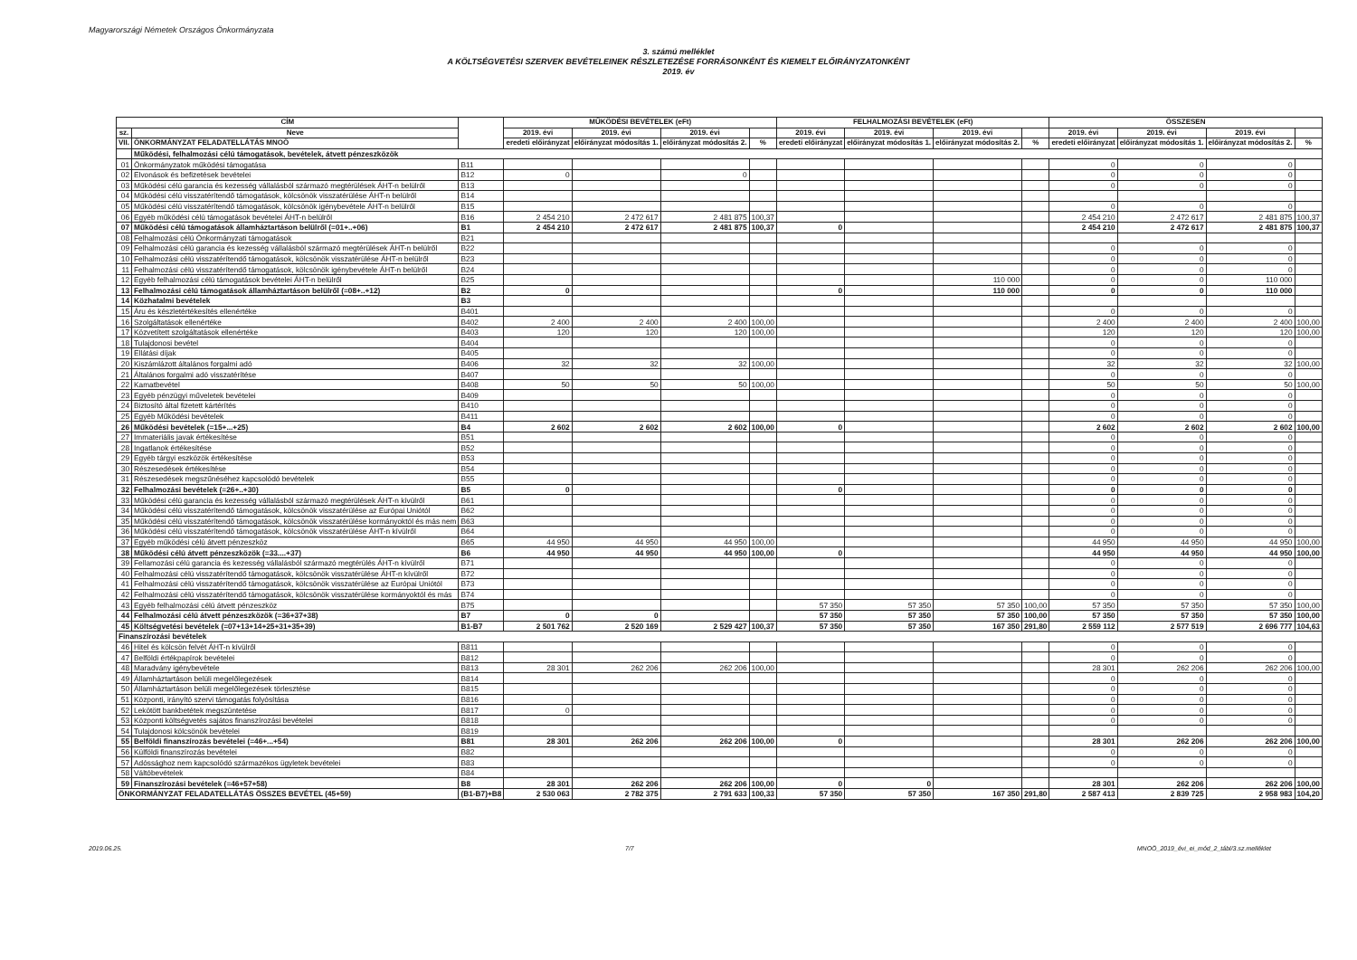Magyarországi Németek Országos Önkormányzata
3. számú melléklet
A KÖLTSÉGVETÉSI SZERVEK BEVÉTELEINEK RÉSZLETEZÉSE FORRÁSONKÉNT ÉS KIEMELT ELŐIRÁNYZATONKÉNT
2019. év
| CÍM | | | MŰKÖDÉSI BEVÉTELEK (eFt) | | | | FELHALMOZÁSI BEVÉTELEK (eFt) | | | | ÖSSZESEN | | | |
| --- | --- | --- | --- | --- | --- | --- | --- | --- | --- | --- | --- | --- | --- | --- |
| sz. | Neve | | 2019. évi | 2019. évi | 2019. évi | | 2019. évi | 2019. évi | 2019. évi | | 2019. évi | 2019. évi | 2019. évi | |
| VII. | ÖNKORMÁNYZAT FELADATELLÁTÁS MNOÖ | | eredeti előirányzat | előirányzat módosítás 1. | előirányzat módosítás 2. | % | eredeti előirányzat | előirányzat módosítás 1. | előirányzat módosítás 2. | % | eredeti előirányzat | előirányzat módosítás 1. | előirányzat módosítás 2. | % |
| | Működési, felhalmozási célú támogatások, bevételek, átvett pénzeszközök | | | | | | | | | | | | | |
| 01 | Önkormányzatok működési támogatása | B11 | | | | | | | | | 0 | 0 | 0 | |
| 02 | Elvonások és befizetések bevételei | B12 | 0 | | 0 | | | | | | 0 | 0 | 0 | |
| 03 | Működési célú garancia és kezesség vállalásból származó megtérülések ÁHT-n belülről | B13 | | | | | | | | | 0 | 0 | 0 | |
| 04 | Működési célú visszatérítendő támogatások, kölcsönök visszatérülése ÁHT-n belülről | B14 | | | | | | | | | | | | |
| 05 | Működési célú visszatérítendő támogatások, kölcsönök igénybevétele ÁHT-n belülről | B15 | | | | | | | | | 0 | 0 | 0 | |
| 06 | Egyéb működési célú támogatások bevételei ÁHT-n belülről | B16 | 2 454 210 | 2 472 617 | 2 481 875 | 100,37 | | | | | 2 454 210 | 2 472 617 | 2 481 875 | 100,37 |
| 07 | Működési célú támogatások államháztartáson belülről (=01+..+06) | B1 | 2 454 210 | 2 472 617 | 2 481 875 | 100,37 | 0 | | | | 2 454 210 | 2 472 617 | 2 481 875 | 100,37 |
| 08 | Felhalmozási célú Önkormányzati támogatások | B21 | | | | | | | | | | | | |
| 09 | Felhalmozási célú garancia és kezesség vállalásból származó megtérülések ÁHT-n belülről | B22 | | | | | | | | | 0 | 0 | 0 | |
| 10 | Felhalmozási célú visszatérítendő támogatások, kölcsönök visszatérülése ÁHT-n belülről | B23 | | | | | | | | | 0 | 0 | 0 | |
| 11 | Felhalmozási célú visszatérítendő támogatások, kölcsönök igénybevétele ÁHT-n belülről | B24 | | | | | | | | | 0 | 0 | 0 | |
| 12 | Egyéb felhalmozási célú támogatások bevételei ÁHT-n belülről | B25 | | | | | | | 110 000 | | 0 | 0 | 110 000 | |
| 13 | Felhalmozási célú támogatások államháztartáson belülről (=08+..+12) | B2 | 0 | | | | 0 | | 110 000 | | 0 | 0 | 110 000 | |
| 14 | Közhatalmi bevételek | B3 | | | | | | | | | | | | |
| 15 | Áru és készletértékesítés ellenértéke | B401 | | | | | | | | | 0 | 0 | 0 | |
| 16 | Szolgáltatások ellenértéke | B402 | 2 400 | 2 400 | 2 400 | 100,00 | | | | | 2 400 | 2 400 | 2 400 | 100,00 |
| 17 | Közvetített szolgáltatások ellenértéke | B403 | 120 | 120 | 120 | 100,00 | | | | | 120 | 120 | 120 | 100,00 |
| 18 | Tulajdonosi bevétel | B404 | | | | | | | | | 0 | 0 | 0 | |
| 19 | Ellátási díjak | B405 | | | | | | | | | 0 | 0 | 0 | |
| 20 | Kiszámlázott általános forgalmi adó | B406 | 32 | 32 | 32 | 100,00 | | | | | 32 | 32 | 32 | 100,00 |
| 21 | Általános forgalmi adó visszatérítése | B407 | | | | | | | | | 0 | 0 | 0 | |
| 22 | Kamatbevétel | B408 | 50 | 50 | 50 | 100,00 | | | | | 50 | 50 | 50 | 100,00 |
| 23 | Egyéb pénzügyi műveletek bevételei | B409 | | | | | | | | | 0 | 0 | 0 | |
| 24 | Biztosító által fizetett kártérítés | B410 | | | | | | | | | 0 | 0 | 0 | |
| 25 | Egyéb Működési bevételek | B411 | | | | | | | | | 0 | 0 | 0 | |
| 26 | Működési bevételek (=15+...+25) | B4 | 2 602 | 2 602 | 2 602 | 100,00 | 0 | | | | 2 602 | 2 602 | 2 602 | 100,00 |
| 27 | Immateriális javak értékesítése | B51 | | | | | | | | | 0 | 0 | 0 | |
| 28 | Ingatlanok értékesítése | B52 | | | | | | | | | 0 | 0 | 0 | |
| 29 | Egyéb tárgyi eszközök értékesítése | B53 | | | | | | | | | 0 | 0 | 0 | |
| 30 | Részesedések értékesítése | B54 | | | | | | | | | 0 | 0 | 0 | |
| 31 | Részesedések megszűnéséhez kapcsolódó bevételek | B55 | | | | | | | | | 0 | 0 | 0 | |
| 32 | Felhalmozási bevételek (=26+..+30) | B5 | 0 | | | | 0 | | | | 0 | 0 | 0 | |
| 33 | Működési célú garancia és kezesség vállalásból származó megtérülések ÁHT-n kívülről | B61 | | | | | | | | | 0 | 0 | 0 | |
| 34 | Működési célú visszatérítendő támogatások, kölcsönök visszatérülése az Európai Uniótól | B62 | | | | | | | | | 0 | 0 | 0 | |
| 35 | Működési célú visszatérítendő támogatások, kölcsönök visszatérülése kormányoktól és más nem | B63 | | | | | | | | | 0 | 0 | 0 | |
| 36 | Működési célú visszatérítendő támogatások, kölcsönök visszatérülése ÁHT-n kívülről | B64 | | | | | | | | | 0 | 0 | 0 | |
| 37 | Egyéb működési célú átvett pénzeszköz | B65 | 44 950 | 44 950 | 44 950 | 100,00 | | | | | 44 950 | 44 950 | 44 950 | 100,00 |
| 38 | Működési célú átvett pénzeszközök (=33....+37) | B6 | 44 950 | 44 950 | 44 950 | 100,00 | 0 | | | | 44 950 | 44 950 | 44 950 | 100,00 |
| 39 | Fellamozási célú garancia és kezesség vállalásból származó megtérülés ÁHT-n kívülről | B71 | | | | | | | | | 0 | 0 | 0 | |
| 40 | Felhalmozási célú visszatérítendő támogatások, kölcsönök visszatérülése ÁHT-n kívülről | B72 | | | | | | | | | 0 | 0 | 0 | |
| 41 | Felhalmozási célú visszatérítendő támogatások, kölcsönök visszatérülése az Európai Uniótól | B73 | | | | | | | | | 0 | 0 | 0 | |
| 42 | Felhalmozási célú visszatérítendő támogatások, kölcsönök visszatérülése kormányoktól és más | B74 | | | | | | | | | 0 | 0 | 0 | |
| 43 | Egyéb felhalmozási célú átvett pénzeszköz | B75 | | | | | 57 350 | 57 350 | 57 350 | 100,00 | 57 350 | 57 350 | 57 350 | 100,00 |
| 44 | Felhalmozási célú átvett pénzeszközök (=36+37+38) | B7 | 0 | 0 | | | 57 350 | 57 350 | 57 350 | 100,00 | 57 350 | 57 350 | 57 350 | 100,00 |
| 45 | Költségvetési bevételek (=07+13+14+25+31+35+39) | B1-B7 | 2 501 762 | 2 520 169 | 2 529 427 | 100,37 | 57 350 | 57 350 | 167 350 | 291,80 | 2 559 112 | 2 577 519 | 2 696 777 | 104,63 |
| Finanszírozási bevételek | | | | | | | | | | | | | | |
| 46 | Hitel és kölcsön felvét ÁHT-n kívülről | B811 | | | | | | | | | 0 | 0 | 0 | |
| 47 | Belföldi értékpapírok bevételei | B812 | | | | | | | | | 0 | 0 | 0 | |
| 48 | Maradvány igénybevétele | B813 | 28 301 | 262 206 | 262 206 | 100,00 | | | | | 28 301 | 262 206 | 262 206 | 100,00 |
| 49 | Államháztartáson belüli megelőlegezések | B814 | | | | | | | | | 0 | 0 | 0 | |
| 50 | Államháztartáson belüli megelőlegezések törlesztése | B815 | | | | | | | | | 0 | 0 | 0 | |
| 51 | Központi, irányító szervi támogatás folyósítása | B816 | | | | | | | | | 0 | 0 | 0 | |
| 52 | Lekötött bankbetétek megszüntetése | B817 | 0 | | | | | | | | 0 | 0 | 0 | |
| 53 | Központi költségvetés sajátos finanszírozási bevételei | B818 | | | | | | | | | 0 | 0 | 0 | |
| 54 | Tulajdonosi kölcsönök bevételei | B819 | | | | | | | | | | | | |
| 55 | Belföldi finanszírozás bevételei (=46+...+54) | B81 | 28 301 | 262 206 | 262 206 | 100,00 | 0 | | | | 28 301 | 262 206 | 262 206 | 100,00 |
| 56 | Külföldi finanszírozás bevételei | B82 | | | | | | | | | 0 | 0 | 0 | |
| 57 | Adóssághoz nem kapcsolódó származékos ügyletek bevételei | B83 | | | | | | | | | 0 | 0 | 0 | |
| 58 | Váltóbevételek | B84 | | | | | | | | | | | | |
| 59 | Finanszírozási bevételek (=46+57+58) | B8 | 28 301 | 262 206 | 262 206 | 100,00 | 0 | 0 | | | 28 301 | 262 206 | 262 206 | 100,00 |
| ÖNKORMÁNYZAT FELADATELLÁTÁS ÖSSZES BEVÉTEL (45+59) | | (B1-B7)+B8 | 2 530 063 | 2 782 375 | 2 791 633 | 100,33 | 57 350 | 57 350 | 167 350 | 291,80 | 2 587 413 | 2 839 725 | 2 958 983 | 104,20 |
2019.06.25. 7/7 MNOÖ_2019_évi_ei_mód_2_tábl/3.sz.melléklet